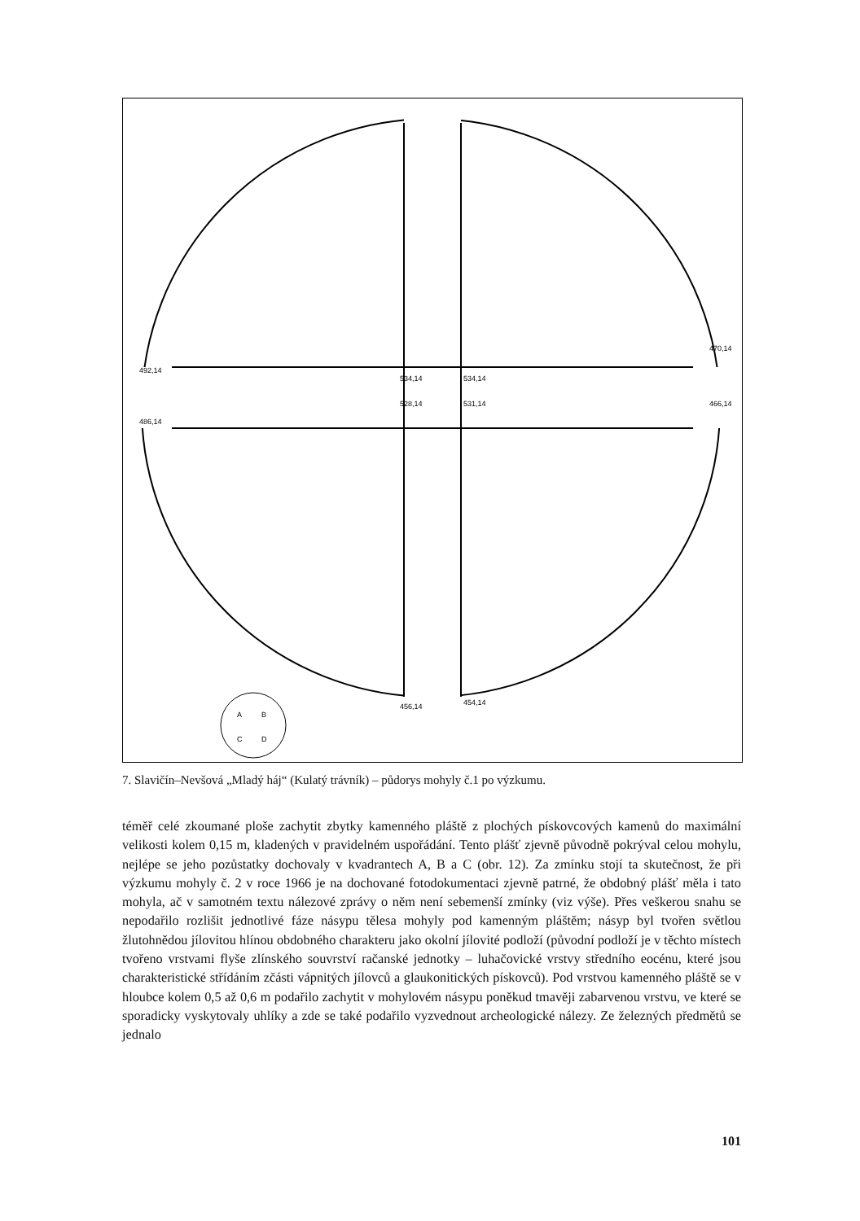492,14
486,14
470,14
466,14
534,14
534,14
528,14
531,14
456,14
454,14
A
B
C
D
7. Slavičín–Nevšová „Mladý háj“ (Kulatý trávník) – půdorys mohyly č.1 po výzkumu.
téměř celé zkoumané ploše zachytit zbytky kamenného pláště z plochých pískovcových kamenů do maximální velikosti kolem 0,15 m, kladených v pravidelném uspořádání. Tento plášť zjevně původně pokrýval celou mohylu, nejlépe se jeho pozůstatky dochovaly v kvadrantech A, B a C (obr. 12). Za zmínku stojí ta skutečnost, že při výzkumu mohyly č. 2 v roce 1966 je na dochované fotodokumentaci zjevně patrné, že obdobný plášť měla i tato mohyla, ač v samotném textu nálezové zprávy o něm není sebemenší zmínky (viz výše). Přes veškerou snahu se nepodařilo rozlišit jednotlivé fáze násypu tělesa mohyly pod kamenným pláštěm; násyp byl tvořen světlou žlutohnědou jílovitou hlínou obdobného charakteru jako okolní jílovité podloží (původní podloží je v těchto místech tvořeno vrstvami flyše zlínského souvrství račanské jednotky – luhačovické vrstvy středního eocénu, které jsou charakteristické střídáním zčásti vápnitých jílovců a glaukonitických pískovců). Pod vrstvou kamenného pláště se v hloubce kolem 0,5 až 0,6 m podařilo zachytit v mohylovém násypu poněkud tmavěji zabarvenou vrstvu, ve které se sporadicky vyskytovaly uhlíky a zde se také podařilo vyzvednout archeologické nálezy. Ze železných předmětů se jednalo
101